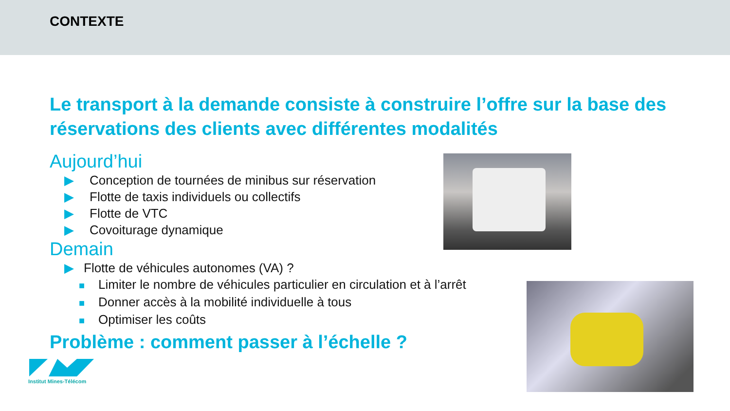CONTEXTE
Le transport à la demande consiste à construire l’offre sur la base des réservations des clients avec différentes modalités
Aujourd’hui
▶ Conception de tournées de minibus sur réservation
▶ Flotte de taxis individuels ou collectifs
▶ Flotte de VTC
▶ Covoiturage dynamique
Demain
▶ Flotte de véhicules autonomes (VA) ?
■ Limiter le nombre de véhicules particulier en circulation et à l’arrêt
■ Donner accès à la mobilité individuelle à tous
■ Optimiser les coûts
Problème : comment passer à l’échelle ?
Institut Mines-Télécom